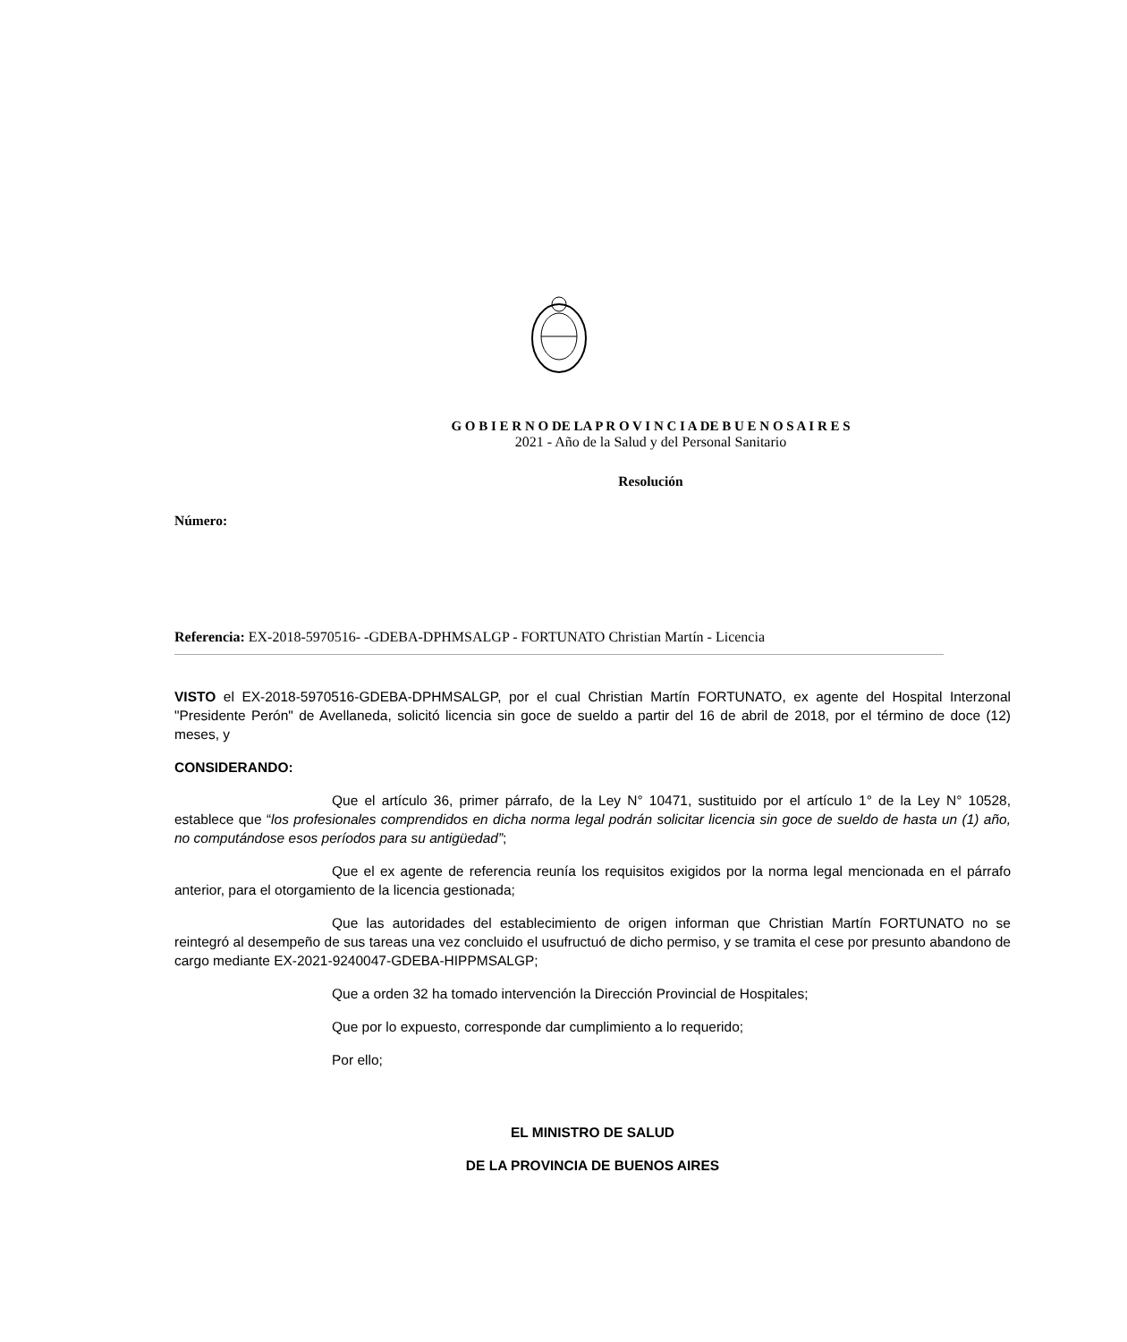G O B I E R N O DE LA P R O V I N C I A DE B U E N O S A I R E S
2021 - Año de la Salud y del Personal Sanitario
Resolución
Número:
Referencia: EX-2018-5970516- -GDEBA-DPHMSALGP - FORTUNATO Christian Martín - Licencia
VISTO el EX-2018-5970516-GDEBA-DPHMSALGP, por el cual Christian Martín FORTUNATO, ex agente del Hospital Interzonal "Presidente Perón" de Avellaneda, solicitó licencia sin goce de sueldo a partir del 16 de abril de 2018, por el término de doce (12) meses, y
CONSIDERANDO:
Que el artículo 36, primer párrafo, de la Ley N° 10471, sustituido por el artículo 1° de la Ley N° 10528, establece que “los profesionales comprendidos en dicha norma legal podrán solicitar licencia sin goce de sueldo de hasta un (1) año, no computándose esos períodos para su antigüedad”;
Que el ex agente de referencia reunía los requisitos exigidos por la norma legal mencionada en el párrafo anterior, para el otorgamiento de la licencia gestionada;
Que las autoridades del establecimiento de origen informan que Christian Martín FORTUNATO no se reintegró al desempeño de sus tareas una vez concluido el usufructuó de dicho permiso, y se tramita el cese por presunto abandono de cargo mediante EX-2021-9240047-GDEBA-HIPPMSALGP;
Que a orden 32 ha tomado intervención la Dirección Provincial de Hospitales;
Que por lo expuesto, corresponde dar cumplimiento a lo requerido;
Por ello;
EL MINISTRO DE SALUD
DE LA PROVINCIA DE BUENOS AIRES